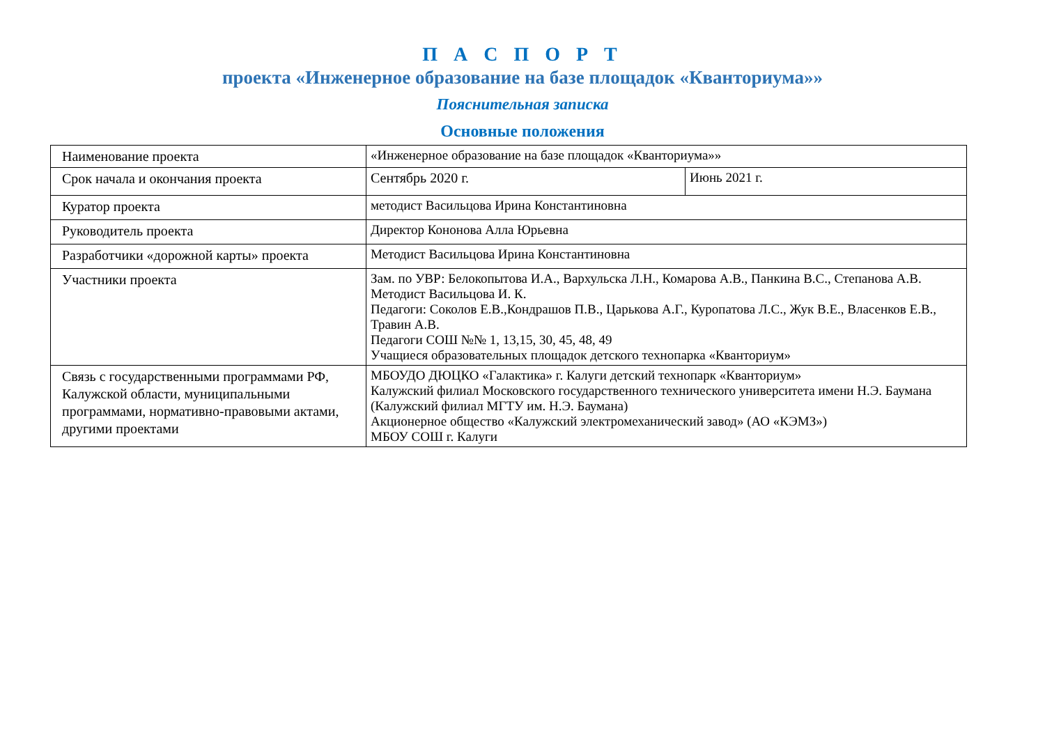П А С П О Р Т
проекта «Инженерное образование на базе площадок «Кванториума»»
Пояснительная записка
Основные положения
| Наименование проекта | «Инженерное образование на базе площадок «Кванториума»» | |
| Срок начала и окончания проекта | Сентябрь 2020 г. | Июнь 2021 г. |
| Куратор проекта | методист Васильцова Ирина Константиновна | |
| Руководитель проекта | Директор Кононова Алла Юрьевна | |
| Разработчики «дорожной карты» проекта | Методист Васильцова Ирина Константиновна | |
| Участники проекта | Зам. по УВР: Белокопытова И.А., Вархульска Л.Н., Комарова А.В., Панкина В.С., Степанова А.В. Методист Васильцова И. К. Педагоги: Соколов Е.В.,Кондрашов П.В., Царькова А.Г., Куропатова Л.С., Жук В.Е., Власенков Е.В., Травин А.В. Педагоги СОШ №№ 1, 13,15, 30, 45, 48, 49 Учащиеся образовательных площадок детского технопарка «Кванториум» | |
| Связь с государственными программами РФ, Калужской области, муниципальными программами, нормативно-правовыми актами, другими проектами | МБОУДО ДЮЦКО «Галактика» г. Калуги детский технопарк «Кванториум» Калужский филиал Московского государственного технического университета имени Н.Э. Баумана (Калужский филиал МГТУ им. Н.Э. Баумана) Акционерное общество «Калужский электромеханический завод» (АО «КЭМЗ») МБОУ СОШ г. Калуги | |